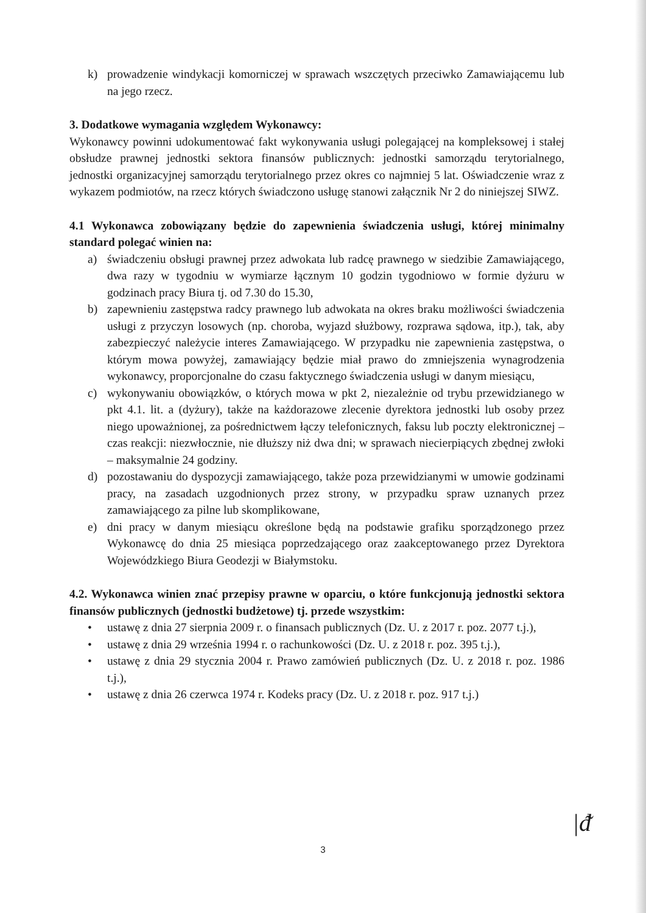k) prowadzenie windykacji komorniczej w sprawach wszczętych przeciwko Zamawiającemu lub na jego rzecz.
3. Dodatkowe wymagania względem Wykonawcy:
Wykonawcy powinni udokumentować fakt wykonywania usługi polegającej na kompleksowej i stałej obsłudze prawnej jednostki sektora finansów publicznych: jednostki samorządu terytorialnego, jednostki organizacyjnej samorządu terytorialnego przez okres co najmniej 5 lat. Oświadczenie wraz z wykazem podmiotów, na rzecz których świadczono usługę stanowi załącznik Nr 2 do niniejszej SIWZ.
4.1 Wykonawca zobowiązany będzie do zapewnienia świadczenia usługi, której minimalny standard polegać winien na:
a) świadczeniu obsługi prawnej przez adwokata lub radcę prawnego w siedzibie Zamawiającego, dwa razy w tygodniu w wymiarze łącznym 10 godzin tygodniowo w formie dyżuru w godzinach pracy Biura tj. od 7.30 do 15.30,
b) zapewnieniu zastępstwa radcy prawnego lub adwokata na okres braku możliwości świadczenia usługi z przyczyn losowych (np. choroba, wyjazd służbowy, rozprawa sądowa, itp.), tak, aby zabezpieczyć należycie interes Zamawiającego. W przypadku nie zapewnienia zastępstwa, o którym mowa powyżej, zamawiający będzie miał prawo do zmniejszenia wynagrodzenia wykonawcy, proporcjonalne do czasu faktycznego świadczenia usługi w danym miesiącu,
c) wykonywaniu obowiązków, o których mowa w pkt 2, niezależnie od trybu przewidzianego w pkt 4.1. lit. a (dyżury), także na każdorazowe zlecenie dyrektora jednostki lub osoby przez niego upoważnionej, za pośrednictwem łączy telefonicznych, faksu lub poczty elektronicznej – czas reakcji: niezwłocznie, nie dłuższy niż dwa dni; w sprawach niecierpiących zbędnej zwłoki – maksymalnie 24 godziny.
d) pozostawaniu do dyspozycji zamawiającego, także poza przewidzianymi w umowie godzinami pracy, na zasadach uzgodnionych przez strony, w przypadku spraw uznanych przez zamawiającego za pilne lub skomplikowane,
e) dni pracy w danym miesiącu określone będą na podstawie grafiku sporządzonego przez Wykonawcę do dnia 25 miesiąca poprzedzającego oraz zaakceptowanego przez Dyrektora Wojewódzkiego Biura Geodezji w Białymstoku.
4.2. Wykonawca winien znać przepisy prawne w oparciu, o które funkcjonują jednostki sektora finansów publicznych (jednostki budżetowe) tj. przede wszystkim:
• ustawę z dnia 27 sierpnia 2009 r. o finansach publicznych (Dz. U. z 2017 r. poz. 2077 t.j.),
• ustawę z dnia 29 września 1994 r. o rachunkowości (Dz. U. z 2018 r. poz. 395 t.j.),
• ustawę z dnia 29 stycznia 2004 r. Prawo zamówień publicznych (Dz. U. z 2018 r. poz. 1986 t.j.),
• ustawę z dnia 26 czerwca 1974 r. Kodeks pracy (Dz. U. z 2018 r. poz. 917 t.j.)
3
|ᵭ